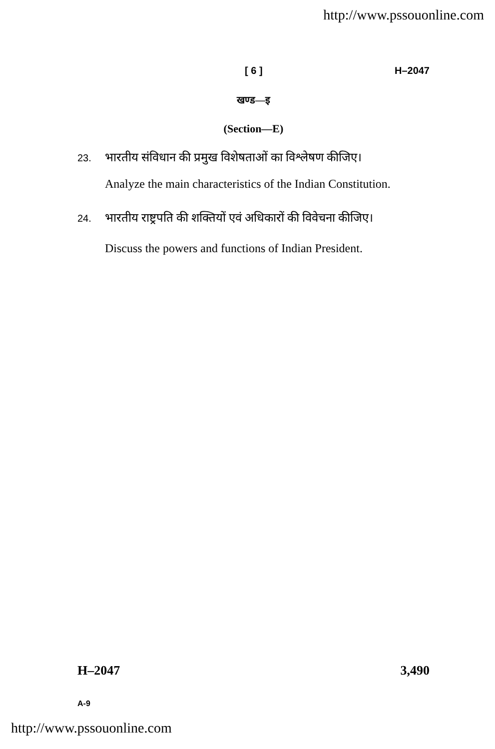http://www.pssouonline.com
[ 6 ] H–2047
खण्ड—इ
(Section—E)
23.
भारतीय संविधान की प्रमुख विशेषताओं का विश्लेषण कीजिए।
Analyze the main characteristics of the Indian Constitution.
24.
भारतीय राष्ट्रपति की शक्तियों एवं अधिकारों की विवेचना कीजिए।
Discuss the powers and functions of Indian President.
H–2047 3,490
A-9
http://www.pssouonline.com